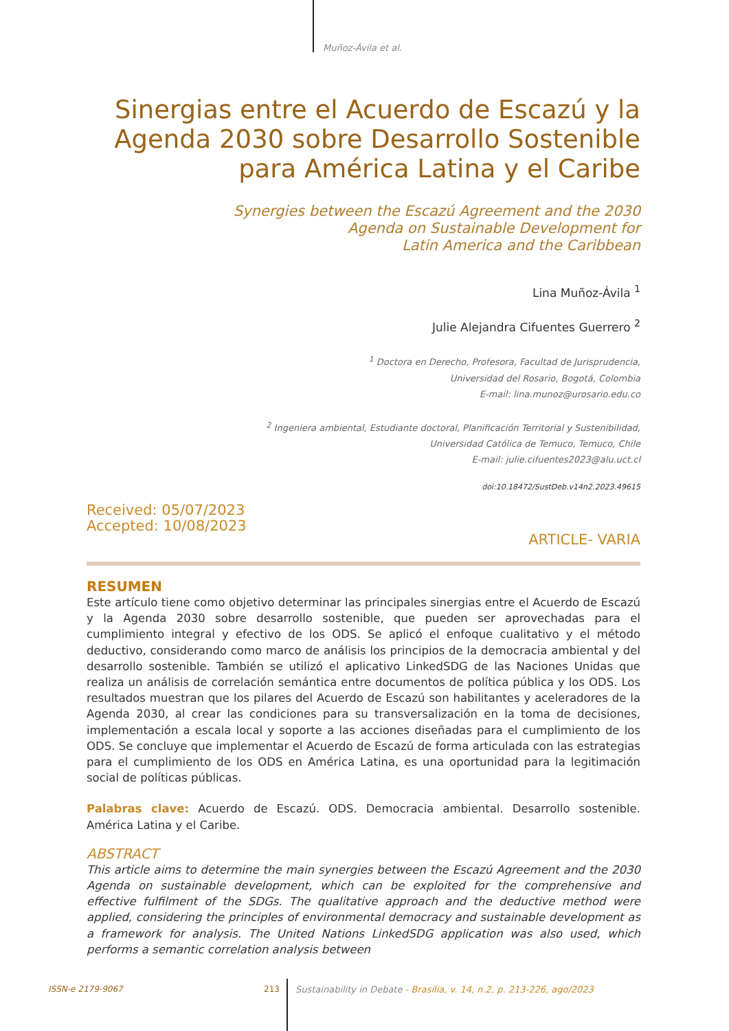Muñoz-Ávila et al.
Sinergias entre el Acuerdo de Escazú y la Agenda 2030 sobre Desarrollo Sostenible para América Latina y el Caribe
Synergies between the Escazú Agreement and the 2030
Agenda on Sustainable Development for
Latin America and the Caribbean
Lina Muñoz-Ávila <sup>1</sup>
Julie Alejandra Cifuentes Guerrero <sup>2</sup>
<sup>1</sup> Doctora en Derecho, Profesora, Facultad de Jurisprudencia,
Universidad del Rosario, Bogotá, Colombia
E-mail: lina.munoz@urosario.edu.co
<sup>2</sup> Ingeniera ambiental, Estudiante doctoral, Planificación Territorial y Sustenibilidad,
Universidad Católica de Temuco, Temuco, Chile
E-mail: julie.cifuentes2023@alu.uct.cl
doi:10.18472/SustDeb.v14n2.2023.49615
Received: 05/07/2023
Accepted: 10/08/2023
ARTICLE- VARIA
RESUMEN
Este artículo tiene como objetivo determinar las principales sinergias entre el Acuerdo de Escazú y la Agenda 2030 sobre desarrollo sostenible, que pueden ser aprovechadas para el cumplimiento integral y efectivo de los ODS. Se aplicó el enfoque cualitativo y el método deductivo, considerando como marco de análisis los principios de la democracia ambiental y del desarrollo sostenible. También se utilizó el aplicativo LinkedSDG de las Naciones Unidas que realiza un análisis de correlación semántica entre documentos de política pública y los ODS. Los resultados muestran que los pilares del Acuerdo de Escazú son habilitantes y aceleradores de la Agenda 2030, al crear las condiciones para su transversalización en la toma de decisiones, implementación a escala local y soporte a las acciones diseñadas para el cumplimiento de los ODS. Se concluye que implementar el Acuerdo de Escazú de forma articulada con las estrategias para el cumplimiento de los ODS en América Latina, es una oportunidad para la legitimación social de políticas públicas.
Palabras clave: Acuerdo de Escazú. ODS. Democracia ambiental. Desarrollo sostenible. América Latina y el Caribe.
ABSTRACT
This article aims to determine the main synergies between the Escazú Agreement and the 2030 Agenda on sustainable development, which can be exploited for the comprehensive and effective fulfilment of the SDGs. The qualitative approach and the deductive method were applied, considering the principles of environmental democracy and sustainable development as a framework for analysis. The United Nations LinkedSDG application was also used, which performs a semantic correlation analysis between
ISSN-e 2179-9067 213
Sustainability in Debate - Brasília, v. 14, n.2, p. 213-226, ago/2023